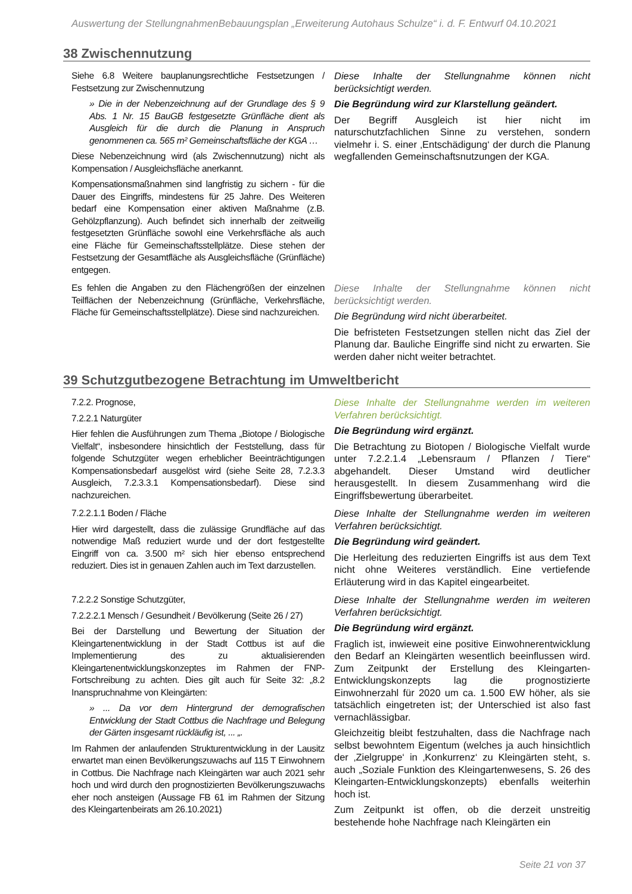Auswertung der StellungnahmenBebauungsplan „Erweiterung Autohaus Schulze“ i. d. F. Entwurf 04.10.2021
38 Zwischennutzung
| Siehe 6.8 Weitere bauplanungsrechtliche Festsetzungen / Festsetzung zur Zwischennutzung » Die in der Nebenzeichnung auf der Grundlage des § 9 Abs. 1 Nr. 15 BauGB festgesetzte Grünfläche dient als Ausgleich für die durch die Planung in Anspruch genommenen ca. 565 m² Gemeinschaftsfläche der KGA … Diese Nebenzeichnung wird (als Zwischennutzung) nicht als Kompensation / Ausgleichsfläche anerkannt. Kompensationsmaßnahmen sind langfristig zu sichern - für die Dauer des Eingriffs, mindestens für 25 Jahre. Des Weiteren bedarf eine Kompensation einer aktiven Maßnahme (z.B. Gehölzpflanzung). Auch befindet sich innerhalb der zeitweilig festgesetzten Grünfläche sowohl eine Verkehrsfläche als auch eine Fläche für Gemeinschaftsstellplätze. Diese stehen der Festsetzung der Gesamtfläche als Ausgleichsfläche (Grünfläche) entgegen. | Diese Inhalte der Stellungnahme können nicht berücksichtigt werden. Die Begründung wird zur Klarstellung geändert. Der Begriff Ausgleich ist hier nicht im naturschutzfachlichen Sinne zu verstehen, sondern vielmehr i. S. einer ‚Entschädigung‘ der durch die Planung wegfallenden Gemeinschaftsnutzungen der KGA. |
| Es fehlen die Angaben zu den Flächengrößen der einzelnen Teilflächen der Nebenzeichnung (Grünfläche, Verkehrsfläche, Fläche für Gemeinschaftsstellplätze). Diese sind nachzureichen. | Diese Inhalte der Stellungnahme können nicht berücksichtigt werden. Die Begründung wird nicht überarbeitet. Die befristeten Festsetzungen stellen nicht das Ziel der Planung dar. Bauliche Eingriffe sind nicht zu erwarten. Sie werden daher nicht weiter betrachtet. |
39 Schutzgutbezogene Betrachtung im Umweltbericht
| 7.2.2. Prognose, 7.2.2.1 Naturgüter Hier fehlen die Ausführungen zum Thema „Biotope / Biologische Vielfalt“, insbesondere hinsichtlich der Feststellung, dass für folgende Schutzgüter wegen erheblicher Beeinträchtigungen Kompensationsbedarf ausgelöst wird (siehe Seite 28, 7.2.3.3 Ausgleich, 7.2.3.3.1 Kompensationsbedarf). Diese sind nachzureichen. | Diese Inhalte der Stellungnahme werden im weiteren Verfahren berücksichtigt. Die Begründung wird ergänzt. Die Betrachtung zu Biotopen / Biologische Vielfalt wurde unter 7.2.2.1.4 „Lebensraum / Pflanzen / Tiere“ abgehandelt. Dieser Umstand wird deutlicher herausgestellt. In diesem Zusammenhang wird die Eingriffsbewertung überarbeitet. |
| 7.2.2.1.1 Boden / Fläche Hier wird dargestellt, dass die zulässige Grundfläche auf das notwendige Maß reduziert wurde und der dort festgestellte Eingriff von ca. 3.500 m² sich hier ebenso entsprechend reduziert. Dies ist in genauen Zahlen auch im Text darzustellen. | Diese Inhalte der Stellungnahme werden im weiteren Verfahren berücksichtigt. Die Begründung wird geändert. Die Herleitung des reduzierten Eingriffs ist aus dem Text nicht ohne Weiteres verständlich. Eine vertiefende Erläuterung wird in das Kapitel eingearbeitet. |
| 7.2.2.2 Sonstige Schutzgüter, 7.2.2.2.1 Mensch / Gesundheit / Bevölkerung (Seite 26 / 27) Bei der Darstellung und Bewertung der Situation der Kleingartenentwicklung in der Stadt Cottbus ist auf die Implementierung des zu aktualisierenden Kleingartenentwicklungskonzeptes im Rahmen der FNP-Fortschreibung zu achten. Dies gilt auch für Seite 32: „8.2 Inanspruchnahme von Kleingärten: » ... Da vor dem Hintergrund der demografischen Entwicklung der Stadt Cottbus die Nachfrage und Belegung der Gärten insgesamt rückläufig ist, ... „. Im Rahmen der anlaufenden Strukturentwicklung in der Lausitz erwartet man einen Bevölkerungszuwachs auf 115 T Einwohnern in Cottbus. Die Nachfrage nach Kleingärten war auch 2021 sehr hoch und wird durch den prognostizierten Bevölkerungszuwachs eher noch ansteigen (Aussage FB 61 im Rahmen der Sitzung des Kleingartenbeirats am 26.10.2021) | Diese Inhalte der Stellungnahme werden im weiteren Verfahren berücksichtigt. Die Begründung wird ergänzt. Fraglich ist, inwieweit eine positive Einwohnerentwicklung den Bedarf an Kleingärten wesentlich beeinflussen wird. Zum Zeitpunkt der Erstellung des Kleingarten-Entwicklungskonzepts lag die prognostizierte Einwohnerzahl für 2020 um ca. 1.500 EW höher, als sie tatsächlich eingetreten ist; der Unterschied ist also fast vernachlässigbar. Gleichzeitig bleibt festzuhalten, dass die Nachfrage nach selbst bewohntem Eigentum (welches ja auch hinsichtlich der ‚Zielgruppe‘ in ‚Konkurrenz‘ zu Kleingärten steht, s. auch „Soziale Funktion des Kleingartenwesens, S. 26 des Kleingarten-Entwicklungskonzepts) ebenfalls weiterhin hoch ist. Zum Zeitpunkt ist offen, ob die derzeit unstreitig bestehende hohe Nachfrage nach Kleingärten ein |
Seite 21 von 37